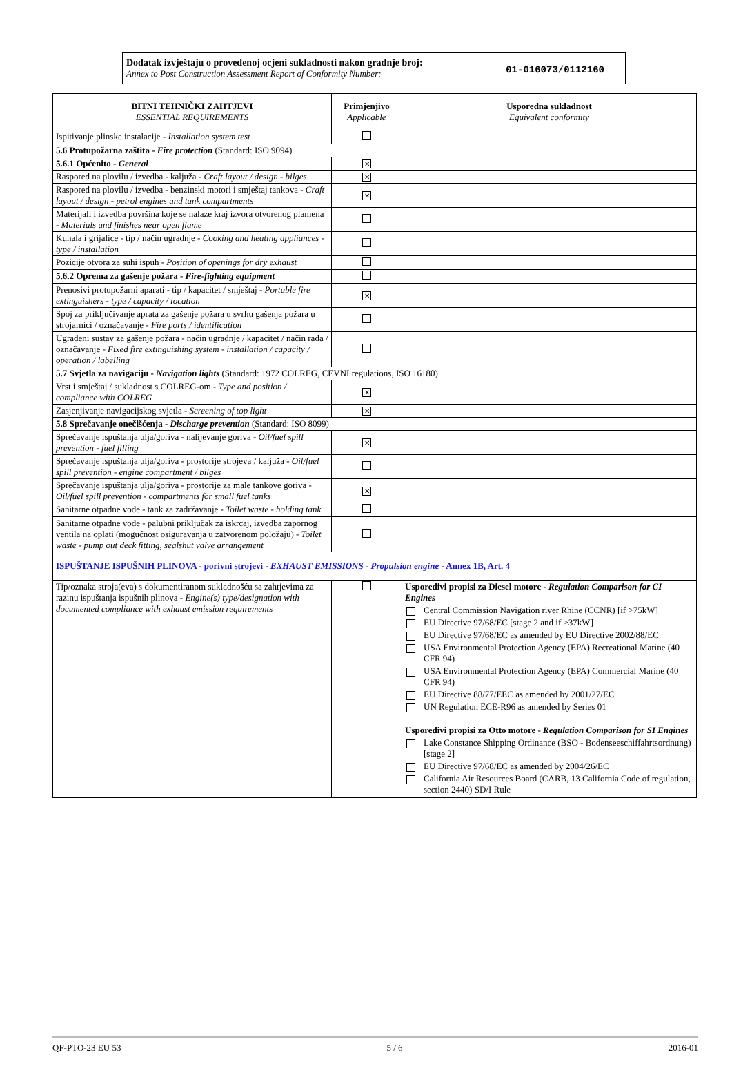Dodatak izvještaju o provedenoj ocjeni sukladnosti nakon gradnje broj:
Annex to Post Construction Assessment Report of Conformity Number:
01-016073/0112160
| BITNI TEHNIČKI ZAHTJEVI ESSENTIAL REQUIREMENTS | Primjenjivo Applicable | Usporedna sukladnost Equivalent conformity |
| --- | --- | --- |
| Ispitivanje plinske instalacije - Installation system test | | |
| 5.6 Protupožarna zaštita - Fire protection (Standard: ISO 9094) | | |
| 5.6.1 Općenito - General | ✕ | |
| Raspored na plovilu / izvedba - kaljuža - Craft layout / design - bilges | ✕ | |
| Raspored na plovilu / izvedba - benzinski motori i smještaj tankova - Craft layout / design - petrol engines and tank compartments | ✕ | |
| Materijali i izvedba površina koje se nalaze kraj izvora otvorenog plamena - Materials and finishes near open flame | | |
| Kuhala i grijalice - tip / način ugradnje - Cooking and heating appliances - type / installation | | |
| Pozicije otvora za suhi ispuh - Position of openings for dry exhaust | | |
| 5.6.2 Oprema za gašenje požara - Fire-fighting equipment | | |
| Prenosivi protupožarni aparati - tip / kapacitet / smještaj - Portable fire extinguishers - type / capacity / location | ✕ | |
| Spoj za priključivanje aprata za gašenje požara u svrhu gašenja požara u strojarnici / označavanje - Fire ports / identification | | |
| Ugrađeni sustav za gašenje požara - način ugradnje / kapacitet / način rada / označavanje - Fixed fire extinguishing system - installation / capacity / operation / labelling | | |
| 5.7 Svjetla za navigaciju - Navigation lights (Standard: 1972 COLREG, CEVNI regulations, ISO 16180) | | |
| Vrst i smještaj / sukladnost s COLREG-om - Type and position / compliance with COLREG | ✕ | |
| Zasjenjivanje navigacijskog svjetla - Screening of top light | ✕ | |
| 5.8 Sprečavanje onečišćenja - Discharge prevention (Standard: ISO 8099) | | |
| Sprečavanje ispuštanja ulja/goriva - nalijevanje goriva - Oil/fuel spill prevention - fuel filling | ✕ | |
| Sprečavanje ispuštanja ulja/goriva - prostorije strojeva / kaljuža - Oil/fuel spill prevention - engine compartment / bilges | | |
| Sprečavanje ispuštanja ulja/goriva - prostorije za male tankove goriva - Oil/fuel spill prevention - compartments for small fuel tanks | ✕ | |
| Sanitarne otpadne vode - tank za zadržavanje - Toilet waste - holding tank | | |
| Sanitarne otpadne vode - palubni priključak za iskrcaj, izvedba zapornog ventila na oplati (mogućnost osiguravanja u zatvorenom položaju) - Toilet waste - pump out deck fitting, sealshut valve arrangement | | |
| ISPUŠTANJE ISPUŠNIH PLINOVA - porivni strojevi - EXHAUST EMISSIONS - Propulsion engine - Annex 1B, Art. 4 | | |
| Tip/oznaka stroja(eva) s dokumentiranom sukladnošću sa zahtjevima za razinu ispuštanja ispušnih plinova - Engine(s) type/designation with documented compliance with exhaust emission requirements | | Usporedivi propisi za Diesel motore - Regulation Comparison for CI Engines Central Commission Navigation river Rhine (CCNR) [if >75kW] EU Directive 97/68/EC [stage 2 and if >37kW] EU Directive 97/68/EC as amended by EU Directive 2002/88/EC USA Environmental Protection Agency (EPA) Recreational Marine (40 CFR 94) USA Environmental Protection Agency (EPA) Commercial Marine (40 CFR 94) EU Directive 88/77/EEC as amended by 2001/27/EC UN Regulation ECE-R96 as amended by Series 01 Usporedivi propisi za Otto motore - Regulation Comparison for SI Engines Lake Constance Shipping Ordinance (BSO - Bodenseeschiffahrtsordnung) [stage 2] EU Directive 97/68/EC as amended by 2004/26/EC California Air Resources Board (CARB, 13 California Code of regulation, section 2440) SD/I Rule |
QF-PTO-23 EU 53 5 / 6 2016-01